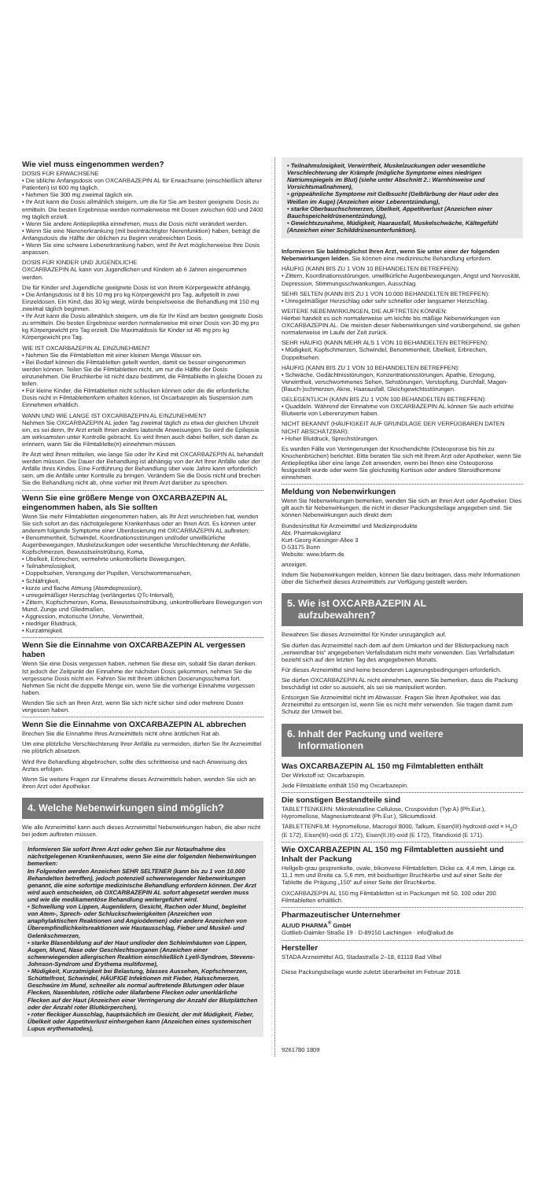Wie viel muss eingenommen werden?
DOSIS FÜR ERWACHSENE
• Die übliche Anfangsdosis von OXCARBAZEPIN AL für Erwachsene (einschließlich älterer Patienten) ist 600 mg täglich.
• Nehmen Sie 300 mg zweimal täglich ein.
• Ihr Arzt kann die Dosis allmählich steigern, um die für Sie am besten geeignete Dosis zu ermitteln. Die besten Ergebnisse werden normalerweise mit Dosen zwischen 600 und 2400 mg täglich erzielt.
• Wenn Sie andere Antiepileptika einnehmen, muss die Dosis nicht verändert werden.
• Wenn Sie eine Nierenerkrankung (mit beeinträchtigter Nierenfunktion) haben, beträgt die Anfangsdosis die Hälfte der üblichen zu Beginn verabreichten Dosis.
• Wenn Sie eine schwere Lebererkrankung haben, wird Ihr Arzt möglicherweise Ihre Dosis anpassen.
DOSIS FÜR KINDER UND JUGENDLICHE
OXCARBAZEPIN AL kann von Jugendlichen und Kindern ab 6 Jahren eingenommen werden.
Die für Kinder und Jugendliche geeignete Dosis ist von ihrem Körpergewicht abhängig.
• Die Anfangsdosis ist 8 bis 10 mg pro kg Körpergewicht pro Tag, aufgeteilt in zwei Einzeldosen. Ein Kind, das 30 kg wiegt, würde beispielsweise die Behandlung mit 150 mg zweimal täglich beginnen.
• Ihr Arzt kann die Dosis allmählich steigern, um die für Ihr Kind am besten geeignete Dosis zu ermitteln. Die besten Ergebnisse werden normalerweise mit einer Dosis von 30 mg pro kg Körpergewicht pro Tag erzielt. Die Maximaldosis für Kinder ist 46 mg pro kg Körpergewicht pro Tag.
WIE IST OXCARBAZEPIN AL EINZUNEHMEN?
• Nehmen Sie die Filmtabletten mit einer kleinen Menge Wasser ein.
• Bei Bedarf können die Filmtabletten geteilt werden, damit sie besser eingenommen werden können. Teilen Sie die Filmtabletten nicht, um nur die Hälfte der Dosis einzunehmen. Die Bruchkerbe ist nicht dazu bestimmt, die Filmtablette in gleiche Dosen zu teilen.
• Für kleine Kinder, die Filmtabletten nicht schlucken können oder die die erforderliche Dosis nicht in Filmtablettenform erhalten können, ist Oxcarbazepin als Suspension zum Einnehmen erhältlich.
WANN UND WIE LANGE IST OXCARBAZEPIN AL EINZUNEHMEN?
Nehmen Sie OXCARBAZEPIN AL jeden Tag zweimal täglich zu etwa der gleichen Uhrzeit ein, es sei denn, Ihr Arzt erteilt Ihnen anders lautende Anweisungen. So wird die Epilepsie am wirksamsten unter Kontrolle gebracht. Es wird Ihnen auch dabei helfen, sich daran zu erinnern, wann Sie die Filmtablette(n) einnehmen müssen.
Ihr Arzt wird Ihnen mitteilen, wie lange Sie oder Ihr Kind mit OXCARBAZEPIN AL behandelt werden müssen. Die Dauer der Behandlung ist abhängig von der Art Ihrer Anfälle oder der Anfälle Ihres Kindes. Eine Fortführung der Behandlung über viele Jahre kann erforderlich sein, um die Anfälle unter Kontrolle zu bringen. Verändern Sie die Dosis nicht und brechen Sie die Behandlung nicht ab, ohne vorher mit Ihrem Arzt darüber zu sprechen.
Wenn Sie eine größere Menge von OXCARBAZEPIN AL eingenommen haben, als Sie sollten
Wenn Sie mehr Filmtabletten eingenommen haben, als Ihr Arzt verschrieben hat, wenden Sie sich sofort an das nächstgelegene Krankenhaus oder an Ihren Arzt. Es können unter anderem folgende Symptome einer Überdosierung mit OXCARBAZEPIN AL auftreten:
• Benommenheit, Schwindel, Koordinationsstörungen und/oder unwillkürliche Augenbewegungen, Muskelzuckungen oder wesentliche Verschlechterung der Anfälle, Kopfschmerzen, Bewusstseinstrübung, Koma,
• Übelkeit, Erbrechen, vermehrte unkontrollierte Bewegungen,
• Teilnahmslosigkeit,
• Doppeltsehen, Verengung der Pupillen, Verschwommensehen,
• Schläfrigkeit,
• kurze und flache Atmung (Atemdepression),
• unregelmäßiger Herzschlag (verlängertes QTc-Intervall),
• Zittern, Kopfschmerzen, Koma, Bewusstseinstrübung, unkontrollierbare Bewegungen von Mund, Zunge und Gliedmaßen,
• Aggression, motorische Unruhe, Verwirrtheit,
• niedriger Blutdruck,
• Kurzatmigkeit.
Wenn Sie die Einnahme von OXCARBAZEPIN AL vergessen haben
Wenn Sie eine Dosis vergessen haben, nehmen Sie diese ein, sobald Sie daran denken. Ist jedoch der Zeitpunkt der Einnahme der nächsten Dosis gekommen, nehmen Sie die vergessene Dosis nicht ein. Fahren Sie mit Ihrem üblichen Dosierungsschema fort. Nehmen Sie nicht die doppelte Menge ein, wenn Sie die vorherige Einnahme vergessen haben.
Wenden Sie sich an Ihren Arzt, wenn Sie sich nicht sicher sind oder mehrere Dosen vergessen haben.
Wenn Sie die Einnahme von OXCARBAZEPIN AL abbrechen
Brechen Sie die Einnahme Ihres Arzneimittels nicht ohne ärztlichen Rat ab.
Um eine plötzliche Verschlechterung Ihrer Anfälle zu vermeiden, dürfen Sie Ihr Arzneimittel nie plötzlich absetzen.
Wird Ihre Behandlung abgebrochen, sollte dies schrittweise und nach Anweisung des Arztes erfolgen.
Wenn Sie weitere Fragen zur Einnahme dieses Arzneimittels haben, wenden Sie sich an Ihren Arzt oder Apotheker.
4. Welche Nebenwirkungen sind möglich?
Wie alle Arzneimittel kann auch dieses Arzneimittel Nebenwirkungen haben, die aber nicht bei jedem auftreten müssen.
Informieren Sie sofort Ihren Arzt oder gehen Sie zur Notaufnahme des nächstgelegenen Krankenhauses, wenn Sie eine der folgenden Nebenwirkungen bemerken:
Im Folgenden werden Anzeichen SEHR SELTENER (kann bis zu 1 von 10.000 Behandelten betreffen), jedoch potenziell schwerwiegender Nebenwirkungen genannt, die eine sofortige medizinische Behandlung erfordern können. Der Arzt wird auch entscheiden, ob OXCARBAZEPIN AL sofort abgesetzt werden muss und wie die medikamentöse Behandlung weitergeführt wird.
• Schwellung von Lippen, Augenlidern, Gesicht, Rachen oder Mund, begleitet von Atem-, Sprech- oder Schluckschwierigkeiten (Anzeichen von anaphylaktischen Reaktionen und Angioödemen) oder andere Anzeichen von Überempfindlichkeitsreaktionen wie Hautausschlag, Fieber und Muskel- und Gelenkschmerzen,
• starke Blasenbildung auf der Haut und/oder den Schleimhäuten von Lippen, Augen, Mund, Nase oder Geschlechtsorganen (Anzeichen einer schwerwiegenden allergischen Reaktion einschließlich Lyell-Syndrom, Stevens-Johnson-Syndrom und Erythema multiforme),
• Müdigkeit, Kurzatmigkeit bei Belastung, blasses Aussehen, Kopfschmerzen, Schüttelfrost, Schwindel, HÄUFIGE Infektionen mit Fieber, Halsschmerzen, Geschwüre im Mund, schneller als normal auftretende Blutungen oder blaue Flecken, Nasenbluten, rötliche oder lilafarbene Flecken oder unerklärliche Flecken auf der Haut (Anzeichen einer Verringerung der Anzahl der Blutplättchen oder der Anzahl roter Blutkörperchen),
• roter fleckiger Ausschlag, hauptsächlich im Gesicht, der mit Müdigkeit, Fieber, Übelkeit oder Appetitverlust einhergehen kann (Anzeichen eines systemischen Lupus erythematodes),
• Teilnahmslosigkeit, Verwirrtheit, Muskelzuckungen oder wesentliche Verschlechterung der Krämpfe (mögliche Symptome eines niedrigen Natriumspiegels im Blut) (siehe unter Abschnitt 2.: Warnhinweise und Vorsichtsmaßnahmen),
• grippeähnliche Symptome mit Gelbsucht (Gelbfärbung der Haut oder des Weißen im Auge) (Anzeichen einer Leberentzündung),
• starke Oberbauchschmerzen, Übelkeit, Appetitverlust (Anzeichen einer Bauchspeicheldrüsenentzündung),
• Gewichtszunahme, Müdigkeit, Haarausfall, Muskelschwäche, Kältegefühl (Anzeichen einer Schilddrüsenunterfunktion).
Informieren Sie baldmöglichst Ihren Arzt, wenn Sie unter einer der folgenden Nebenwirkungen leiden. Sie können eine medizinische Behandlung erfordern.
HÄUFIG (KANN BIS ZU 1 VON 10 BEHANDELTEN BETREFFEN):
• Zittern, Koordinationsstörungen, unwillkürliche Augenbewegungen, Angst und Nervosität, Depression, Stimmungsschwankungen, Ausschlag.
SEHR SELTEN (KANN BIS ZU 1 VON 10.000 BEHANDELTEN BETREFFEN):
• Unregelmäßiger Herzschlag oder sehr schneller oder langsamer Herzschlag.
WEITERE NEBENWIRKUNGEN, DIE AUFTRETEN KÖNNEN:
Hierbei handelt es sich normalerweise um leichte bis mäßige Nebenwirkungen von OXCARBAZEPIN AL. Die meisten dieser Nebenwirkungen sind vorübergehend, sie gehen normalerweise im Laufe der Zeit zurück.
SEHR HÄUFIG (KANN MEHR ALS 1 VON 10 BEHANDELTEN BETREFFEN):
• Müdigkeit, Kopfschmerzen, Schwindel, Benommenheit, Übelkeit, Erbrechen, Doppeltsehen.
HÄUFIG (KANN BIS ZU 1 VON 10 BEHANDELTEN BETREFFEN):
• Schwäche, Gedächtnisstörungen, Konzentrationsstörungen, Apathie, Erregung, Verwirrtheit, verschwommenes Sehen, Sehstörungen, Verstopfung, Durchfall, Magen-(Bauch-)schmerzen, Akne, Haarausfall, Gleichgewichtsstörungen.
GELEGENTLICH (KANN BIS ZU 1 VON 100 BEHANDELTEN BETREFFEN):
• Quaddeln. Während der Einnahme von OXCARBAZEPIN AL können Sie auch erhöhte Blutwerte von Leberenzymen haben.
NICHT BEKANNT (HÄUFIGKEIT AUF GRUNDLAGE DER VERFÜGBAREN DATEN NICHT ABSCHÄTZBAR):
• Hoher Blutdruck, Sprechstörungen.
Es wurden Fälle von Verringerungen der Knochendichte (Osteoporose bis hin zu Knochenbrüchen) berichtet. Bitte beraten Sie sich mit Ihrem Arzt oder Apotheker, wenn Sie Antiepileptika über eine lange Zeit anwenden, wenn bei Ihnen eine Osteoporose festgestellt wurde oder wenn Sie gleichzeitig Kortison oder andere Steroidhormone einnehmen.
Meldung von Nebenwirkungen
Wenn Sie Nebenwirkungen bemerken, wenden Sie sich an Ihren Arzt oder Apotheker. Dies gilt auch für Nebenwirkungen, die nicht in dieser Packungsbeilage angegeben sind. Sie können Nebenwirkungen auch direkt dem
Bundesinstitut für Arzneimittel und Medizinprodukte
Abt. Pharmakovigilanz
Kurt-Georg-Kiesinger-Allee 3
D-53175 Bonn
Website: www.bfarm.de
anzeigen.
Indem Sie Nebenwirkungen melden, können Sie dazu beitragen, dass mehr Informationen über die Sicherheit dieses Arzneimittels zur Verfügung gestellt werden.
5. Wie ist OXCARBAZEPIN AL
aufzubewahren?
Bewahren Sie dieses Arzneimittel für Kinder unzugänglich auf.
Sie dürfen das Arzneimittel nach dem auf dem Umkarton und der Blisterpackung nach „verwendbar bis“ angegebenen Verfallsdatum nicht mehr verwenden. Das Verfallsdatum bezieht sich auf den letzten Tag des angegebenen Monats.
Für dieses Arzneimittel sind keine besonderen Lagerungsbedingungen erforderlich.
Sie dürfen OXCARBAZEPIN AL nicht einnehmen, wenn Sie bemerken, dass die Packung beschädigt ist oder so aussieht, als sei sie manipuliert worden.
Entsorgen Sie Arzneimittel nicht im Abwasser. Fragen Sie Ihren Apotheker, wie das Arzneimittel zu entsorgen ist, wenn Sie es nicht mehr verwenden. Sie tragen damit zum Schutz der Umwelt bei.
6. Inhalt der Packung und weitere
Informationen
Was OXCARBAZEPIN AL 150 mg Filmtabletten enthält
Der Wirkstoff ist: Oxcarbazepin.
Jede Filmtablette enthält 150 mg Oxcarbazepin.
Die sonstigen Bestandteile sind
TABLETTENKERN: Mikrokristalline Cellulose, Crospovidon (Typ A) (Ph.Eur.), Hypromellose, Magnesiumstearat (Ph.Eur.), Siliciumdioxid.
TABLETTENFILM: Hypromellose, Macrogol 8000, Talkum, Eisen(III)-hydroxid-oxid × H<sub>2</sub>O (E 172), Eisen(III)-oxid (E 172), Eisen(II,III)-oxid (E 172), Titandioxid (E 171).
Wie OXCARBAZEPIN AL 150 mg Filmtabletten aussieht und Inhalt der Packung
Hellgelb-grau gesprenkelte, ovale, bikonvexe Filmtabletten. Dicke ca. 4,4 mm, Länge ca. 11,1 mm und Breite ca. 5,6 mm, mit beidseitiger Bruchkerbe und auf einer Seite der Tablette die Prägung „150“ auf einer Seite der Bruchkerbe.
OXCARBAZEPIN AL 150 mg Filmtabletten ist in Packungen mit 50, 100 oder 200 Filmtabletten erhältlich.
Pharmazeutischer Unternehmer
ALIUD PHARMA<sup>®</sup> GmbH
Gottlieb-Daimler-Straße 19 · D-89150 Laichingen · info@aliud.de
Hersteller
STADA Arzneimittel AG, Stadastraße 2–18, 61118 Bad Vilbel
Diese Packungsbeilage wurde zuletzt überarbeitet im Februar 2018.
9261780 1809